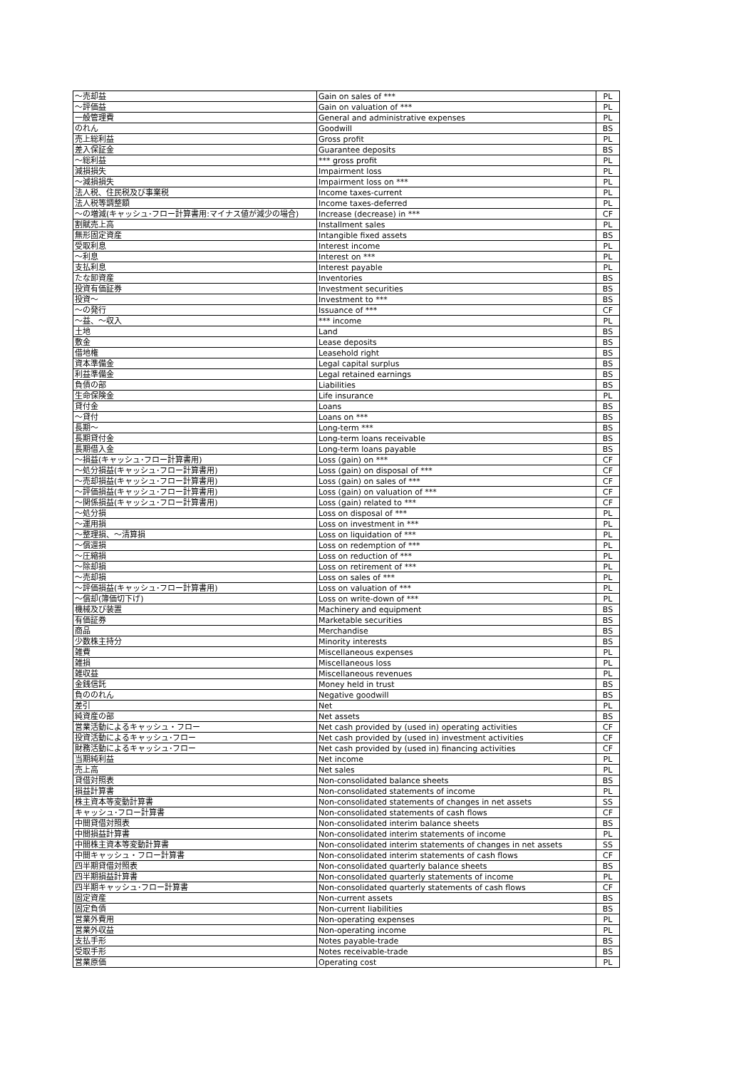| ～売却益 | Gain on sales of *** | PL |
| ～評価益 | Gain on valuation of *** | PL |
| 一般管理費 | General and administrative expenses | PL |
| のれん | Goodwill | BS |
| 売上総利益 | Gross profit | PL |
| 差入保証金 | Guarantee deposits | BS |
| ～総利益 | *** gross profit | PL |
| 減損損失 | Impairment loss | PL |
| ～減損損失 | Impairment loss on *** | PL |
| 法人税、住民税及び事業税 | Income taxes-current | PL |
| 法人税等調整額 | Income taxes-deferred | PL |
| ～の増減(キャッシュ･フロー計算書用:マイナス値が減少の場合) | Increase (decrease) in *** | CF |
| 割賦売上高 | Installment sales | PL |
| 無形固定資産 | Intangible fixed assets | BS |
| 受取利息 | Interest income | PL |
| ～利息 | Interest on *** | PL |
| 支払利息 | Interest payable | PL |
| たな卸資産 | Inventories | BS |
| 投資有価証券 | Investment securities | BS |
| 投資～ | Investment to *** | BS |
| ～の発行 | Issuance of *** | CF |
| ～益、～収入 | *** income | PL |
| 土地 | Land | BS |
| 敷金 | Lease deposits | BS |
| 借地権 | Leasehold right | BS |
| 資本準備金 | Legal capital surplus | BS |
| 利益準備金 | Legal retained earnings | BS |
| 負債の部 | Liabilities | BS |
| 生命保険金 | Life insurance | PL |
| 貸付金 | Loans | BS |
| ～貸付 | Loans on *** | BS |
| 長期～ | Long-term *** | BS |
| 長期貸付金 | Long-term loans receivable | BS |
| 長期借入金 | Long-term loans payable | BS |
| ～損益(キャッシュ･フロー計算書用) | Loss (gain) on *** | CF |
| ～処分損益(キャッシュ･フロー計算書用) | Loss (gain) on disposal of *** | CF |
| ～売却損益(キャッシュ･フロー計算書用) | Loss (gain) on sales of *** | CF |
| ～評価損益(キャッシュ･フロー計算書用) | Loss (gain) on valuation of *** | CF |
| ～関係損益(キャッシュ･フロー計算書用) | Loss (gain) related to *** | CF |
| ～処分損 | Loss on disposal of *** | PL |
| ～運用損 | Loss on investment in *** | PL |
| ～整理損、～清算損 | Loss on liquidation of *** | PL |
| ～償還損 | Loss on redemption of *** | PL |
| ～圧縮損 | Loss on reduction of *** | PL |
| ～除却損 | Loss on retirement of *** | PL |
| ～売却損 | Loss on sales of *** | PL |
| ～評価損益(キャッシュ･フロー計算書用) | Loss on valuation of *** | PL |
| ～償却(簿価切下げ) | Loss on write-down of *** | PL |
| 機械及び装置 | Machinery and equipment | BS |
| 有価証券 | Marketable securities | BS |
| 商品 | Merchandise | BS |
| 少数株主持分 | Minority interests | BS |
| 雑費 | Miscellaneous expenses | PL |
| 雑損 | Miscellaneous loss | PL |
| 雑収益 | Miscellaneous revenues | PL |
| 金銭信託 | Money held in trust | BS |
| 負ののれん | Negative goodwill | BS |
| 差引 | Net | PL |
| 純資産の部 | Net assets | BS |
| 営業活動によるキャッシュ・フロー | Net cash provided by (used in) operating activities | CF |
| 投資活動によるキャッシュ･フロー | Net cash provided by (used in) investment activities | CF |
| 財務活動によるキャッシュ･フロー | Net cash provided by (used in) financing activities | CF |
| 当期純利益 | Net income | PL |
| 売上高 | Net sales | PL |
| 貸借対照表 | Non-consolidated balance sheets | BS |
| 損益計算書 | Non-consolidated statements of income | PL |
| 株主資本等変動計算書 | Non-consolidated statements of changes in net assets | SS |
| キャッシュ･フロー計算書 | Non-consolidated statements of cash flows | CF |
| 中間貸借対照表 | Non-consolidated interim balance sheets | BS |
| 中間損益計算書 | Non-consolidated interim statements of income | PL |
| 中間株主資本等変動計算書 | Non-consolidated interim statements of changes in net assets | SS |
| 中間キャッシュ・フロー計算書 | Non-consolidated interim statements of cash flows | CF |
| 四半期貸借対照表 | Non-consolidated quarterly balance sheets | BS |
| 四半期損益計算書 | Non-consolidated quarterly statements of income | PL |
| 四半期キャッシュ･フロー計算書 | Non-consolidated quarterly statements of cash flows | CF |
| 固定資産 | Non-current assets | BS |
| 固定負債 | Non-current liabilities | BS |
| 営業外費用 | Non-operating expenses | PL |
| 営業外収益 | Non-operating income | PL |
| 支払手形 | Notes payable-trade | BS |
| 受取手形 | Notes receivable-trade | BS |
| 営業原価 | Operating cost | PL |